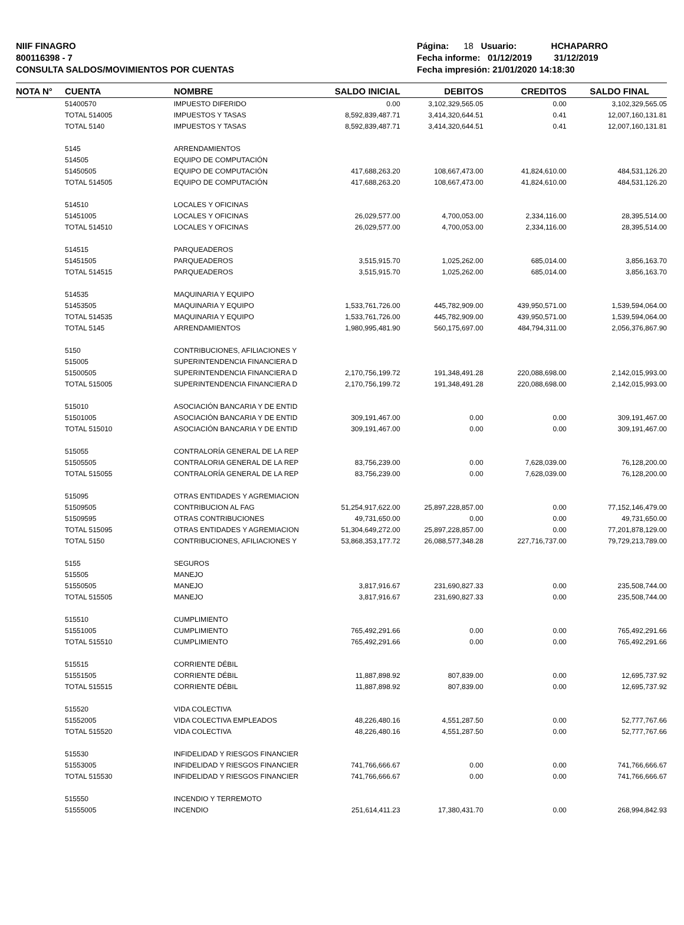NIIF FINAGRO
800116398 - 7
CONSULTA SALDOS/MOVIMIENTOS POR CUENTAS
Página: 18 Usuario: HCHAPARRO
Fecha informe: 01/12/2019 31/12/2019
Fecha impresión: 21/01/2020 14:18:30
| NOTA N° | CUENTA | NOMBRE | SALDO INICIAL | DEBITOS | CREDITOS | SALDO FINAL |
| --- | --- | --- | --- | --- | --- | --- |
| | 51400570 | IMPUESTO DIFERIDO | 0.00 | 3,102,329,565.05 | 0.00 | 3,102,329,565.05 |
| | TOTAL 514005 | IMPUESTOS Y TASAS | 8,592,839,487.71 | 3,414,320,644.51 | 0.41 | 12,007,160,131.81 |
| | TOTAL 5140 | IMPUESTOS Y TASAS | 8,592,839,487.71 | 3,414,320,644.51 | 0.41 | 12,007,160,131.81 |
| | 5145 | ARRENDAMIENTOS | | | | |
| | 514505 | EQUIPO DE COMPUTACIÓN | | | | |
| | 51450505 | EQUIPO DE COMPUTACIÓN | 417,688,263.20 | 108,667,473.00 | 41,824,610.00 | 484,531,126.20 |
| | TOTAL 514505 | EQUIPO DE COMPUTACIÓN | 417,688,263.20 | 108,667,473.00 | 41,824,610.00 | 484,531,126.20 |
| | 514510 | LOCALES Y OFICINAS | | | | |
| | 51451005 | LOCALES Y OFICINAS | 26,029,577.00 | 4,700,053.00 | 2,334,116.00 | 28,395,514.00 |
| | TOTAL 514510 | LOCALES Y OFICINAS | 26,029,577.00 | 4,700,053.00 | 2,334,116.00 | 28,395,514.00 |
| | 514515 | PARQUEADEROS | | | | |
| | 51451505 | PARQUEADEROS | 3,515,915.70 | 1,025,262.00 | 685,014.00 | 3,856,163.70 |
| | TOTAL 514515 | PARQUEADEROS | 3,515,915.70 | 1,025,262.00 | 685,014.00 | 3,856,163.70 |
| | 514535 | MAQUINARIA Y EQUIPO | | | | |
| | 51453505 | MAQUINARIA Y EQUIPO | 1,533,761,726.00 | 445,782,909.00 | 439,950,571.00 | 1,539,594,064.00 |
| | TOTAL 514535 | MAQUINARIA Y EQUIPO | 1,533,761,726.00 | 445,782,909.00 | 439,950,571.00 | 1,539,594,064.00 |
| | TOTAL 5145 | ARRENDAMIENTOS | 1,980,995,481.90 | 560,175,697.00 | 484,794,311.00 | 2,056,376,867.90 |
| | 5150 | CONTRIBUCIONES, AFILIACIONES Y | | | | |
| | 515005 | SUPERINTENDENCIA FINANCIERA D | | | | |
| | 51500505 | SUPERINTENDENCIA FINANCIERA D | 2,170,756,199.72 | 191,348,491.28 | 220,088,698.00 | 2,142,015,993.00 |
| | TOTAL 515005 | SUPERINTENDENCIA FINANCIERA D | 2,170,756,199.72 | 191,348,491.28 | 220,088,698.00 | 2,142,015,993.00 |
| | 515010 | ASOCIACIÓN BANCARIA Y DE ENTID | | | | |
| | 51501005 | ASOCIACIÓN BANCARIA Y DE ENTID | 309,191,467.00 | 0.00 | 0.00 | 309,191,467.00 |
| | TOTAL 515010 | ASOCIACIÓN BANCARIA Y DE ENTID | 309,191,467.00 | 0.00 | 0.00 | 309,191,467.00 |
| | 515055 | CONTRALORÍA GENERAL DE LA REP | | | | |
| | 51505505 | CONTRALORIA GENERAL DE LA REP | 83,756,239.00 | 0.00 | 7,628,039.00 | 76,128,200.00 |
| | TOTAL 515055 | CONTRALORÍA GENERAL DE LA REP | 83,756,239.00 | 0.00 | 7,628,039.00 | 76,128,200.00 |
| | 515095 | OTRAS ENTIDADES Y AGREMIACION | | | | |
| | 51509505 | CONTRIBUCION AL FAG | 51,254,917,622.00 | 25,897,228,857.00 | 0.00 | 77,152,146,479.00 |
| | 51509595 | OTRAS CONTRIBUCIONES | 49,731,650.00 | 0.00 | 0.00 | 49,731,650.00 |
| | TOTAL 515095 | OTRAS ENTIDADES Y AGREMIACION | 51,304,649,272.00 | 25,897,228,857.00 | 0.00 | 77,201,878,129.00 |
| | TOTAL 5150 | CONTRIBUCIONES, AFILIACIONES Y | 53,868,353,177.72 | 26,088,577,348.28 | 227,716,737.00 | 79,729,213,789.00 |
| | 5155 | SEGUROS | | | | |
| | 515505 | MANEJO | | | | |
| | 51550505 | MANEJO | 3,817,916.67 | 231,690,827.33 | 0.00 | 235,508,744.00 |
| | TOTAL 515505 | MANEJO | 3,817,916.67 | 231,690,827.33 | 0.00 | 235,508,744.00 |
| | 515510 | CUMPLIMIENTO | | | | |
| | 51551005 | CUMPLIMIENTO | 765,492,291.66 | 0.00 | 0.00 | 765,492,291.66 |
| | TOTAL 515510 | CUMPLIMIENTO | 765,492,291.66 | 0.00 | 0.00 | 765,492,291.66 |
| | 515515 | CORRIENTE DÉBIL | | | | |
| | 51551505 | CORRIENTE DÉBIL | 11,887,898.92 | 807,839.00 | 0.00 | 12,695,737.92 |
| | TOTAL 515515 | CORRIENTE DÉBIL | 11,887,898.92 | 807,839.00 | 0.00 | 12,695,737.92 |
| | 515520 | VIDA COLECTIVA | | | | |
| | 51552005 | VIDA COLECTIVA EMPLEADOS | 48,226,480.16 | 4,551,287.50 | 0.00 | 52,777,767.66 |
| | TOTAL 515520 | VIDA COLECTIVA | 48,226,480.16 | 4,551,287.50 | 0.00 | 52,777,767.66 |
| | 515530 | INFIDELIDAD Y RIESGOS FINANCIER | | | | |
| | 51553005 | INFIDELIDAD Y RIESGOS FINANCIER | 741,766,666.67 | 0.00 | 0.00 | 741,766,666.67 |
| | TOTAL 515530 | INFIDELIDAD Y RIESGOS FINANCIER | 741,766,666.67 | 0.00 | 0.00 | 741,766,666.67 |
| | 515550 | INCENDIO Y TERREMOTO | | | | |
| | 51555005 | INCENDIO | 251,614,411.23 | 17,380,431.70 | 0.00 | 268,994,842.93 |